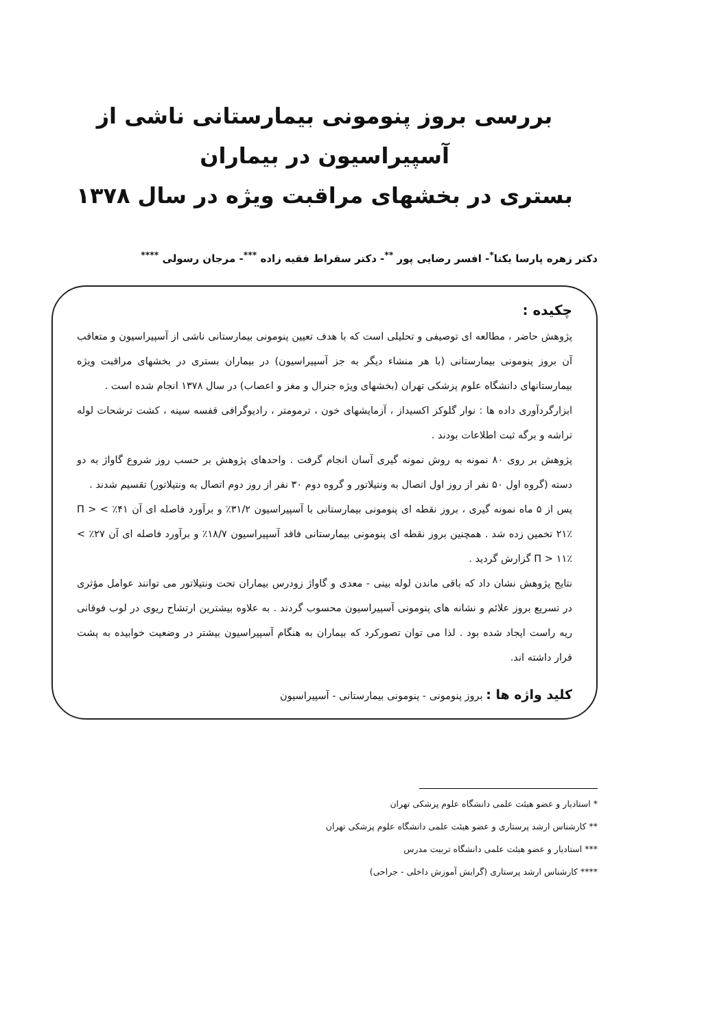بررسی بروز پنومونی بیمارستانی ناشی از آسپیراسیون در بیماران
بستری در بخشهای مراقبت ویژه در سال ۱۳۷۸
دکتر زهره پارسا یکتا<sup>*</sup>- افسر رضایی پور <sup>**</sup>- دکتر سقراط فقیه زاده <sup>***</sup>- مرجان رسولی <sup>****</sup>
چکیده :
پژوهش حاضر ، مطالعه ای توصیفی و تحلیلی است که با هدف تعیین پنومونی بیمارستانی ناشی از آسپیراسیون و متعاقب آن بروز پنومونی بیمارستانی (با هر منشاء دیگر به جز آسپیراسیون) در بیماران بستری در بخشهای مراقبت ویژه بیمارستانهای دانشگاه علوم پزشکی تهران (بخشهای ویژه جنرال و مغز و اعصاب) در سال ۱۳۷۸ انجام شده است .
ابزارگردآوری داده ها : نوار گلوکز اکسیداز ، آزمایشهای خون ، ترمومتر ، رادیوگرافی قفسه سینه ، کشت ترشحات لوله تراشه و برگه ثبت اطلاعات بودند .
پژوهش بر روی ۸۰ نمونه به روش نمونه گیری آسان انجام گرفت . واحدهای پژوهش بر حسب روز شروع گاواژ به دو دسته (گروه اول ۵۰ نفر از روز اول اتصال به ونتیلاتور و گروه دوم ۳۰ نفر از روز دوم اتصال به ونتیلاتور) تقسیم شدند .
پس از ۵ ماه نمونه گیری ، بروز نقطه ای پنومونی بیمارستانی با آسپیراسیون ۳۱/۲٪ و برآورد فاصله ای آن ۴۱٪ > Π > ۲۱٪ تخمین زده شد . همچنین بروز نقطه ای پنومونی بیمارستانی فاقد آسپیراسیون ۱۸/۷٪ و برآورد فاصله ای آن ۲۷٪ > Π > ۱۱٪ گزارش گردید .
نتایج پژوهش نشان داد که باقی ماندن لوله بینی - معدی و گاواژ زودرس بیماران تحت ونتیلاتور می توانند عوامل مؤثری در تسریع بروز علائم و نشانه های پنومونی آسپیراسیون محسوب گردند . به علاوه بیشترین ارتشاح ریوی در لوب فوقانی ریه راست ایجاد شده بود . لذا می توان تصورکرد که بیماران به هنگام آسپیراسیون بیشتر در وضعیت خوابیده به پشت قرار داشته اند.
کلید واژه ها : بروز پنومونی - پنومونی بیمارستانی - آسپیراسیون
* استادیار و عضو هیئت علمی دانشگاه علوم پزشکی تهران
** کارشناس ارشد پرستاری و عضو هیئت علمی دانشگاه علوم پزشکی تهران
*** استادیار و عضو هیئت علمی دانشگاه تربیت مدرس
**** کارشناس ارشد پرستاری (گرایش آموزش داخلی - جراحی)